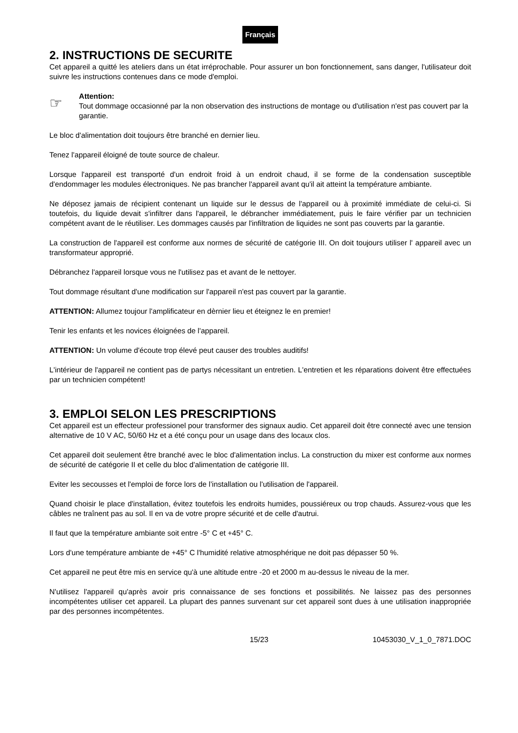Français
2. INSTRUCTIONS DE SECURITE
Cet appareil a quitté les ateliers dans un état irréprochable. Pour assurer un bon fonctionnement, sans danger, l'utilisateur doit suivre les instructions contenues dans ce mode d'emploi.
☞
Attention:
Tout dommage occasionné par la non observation des instructions de montage ou d'utilisation n'est pas couvert par la garantie.
Le bloc d'alimentation doit toujours être branché en dernier lieu.
Tenez l'appareil éloigné de toute source de chaleur.
Lorsque l'appareil est transporté d'un endroit froid à un endroit chaud, il se forme de la condensation susceptible d'endommager les modules électroniques. Ne pas brancher l'appareil avant qu'il ait atteint la température ambiante.
Ne déposez jamais de récipient contenant un liquide sur le dessus de l'appareil ou à proximité immédiate de celui-ci. Si toutefois, du liquide devait s'infiltrer dans l'appareil, le débrancher immédiatement, puis le faire vérifier par un technicien compétent avant de le réutiliser. Les dommages causés par l'infiltration de liquides ne sont pas couverts par la garantie.
La construction de l'appareil est conforme aux normes de sécurité de catégorie III. On doit toujours utiliser l' appareil avec un transformateur approprié.
Débranchez l'appareil lorsque vous ne l'utilisez pas et avant de le nettoyer.
Tout dommage résultant d'une modification sur l'appareil n'est pas couvert par la garantie.
ATTENTION: Allumez toujour l'amplificateur en dèrnier lieu et éteignez le en premier!
Tenir les enfants et les novices éloignées de l'appareil.
ATTENTION: Un volume d'écoute trop élevé peut causer des troubles auditifs!
L'intérieur de l'appareil ne contient pas de partys nécessitant un entretien. L'entretien et les réparations doivent être effectuées par un technicien compétent!
3. EMPLOI SELON LES PRESCRIPTIONS
Cet appareil est un effecteur professionel pour transformer des signaux audio. Cet appareil doit être connecté avec une tension alternative de 10 V AC, 50/60 Hz et a été conçu pour un usage dans des locaux clos.
Cet appareil doit seulement être branché avec le bloc d'alimentation inclus. La construction du mixer est conforme aux normes de sécurité de catégorie II et celle du bloc d'alimentation de catégorie III.
Eviter les secousses et l'emploi de force lors de l’installation ou l'utilisation de l'appareil.
Quand choisir le place d'installation, évitez toutefois les endroits humides, poussiéreux ou trop chauds. Assurez-vous que les câbles ne traînent pas au sol. Il en va de votre propre sécurité et de celle d'autrui.
Il faut que la température ambiante soit entre -5° C et +45° C.
Lors d'une température ambiante de +45° C l'humidité relative atmosphérique ne doit pas dépasser 50 %.
Cet appareil ne peut être mis en service qu'à une altitude entre -20 et 2000 m au-dessus le niveau de la mer.
N'utilisez l'appareil qu'après avoir pris connaissance de ses fonctions et possibilités. Ne laissez pas des personnes incompétentes utiliser cet appareil. La plupart des pannes survenant sur cet appareil sont dues à une utilisation inappropriée par des personnes incompétentes.
15/23 10453030_V_1_0_7871.DOC